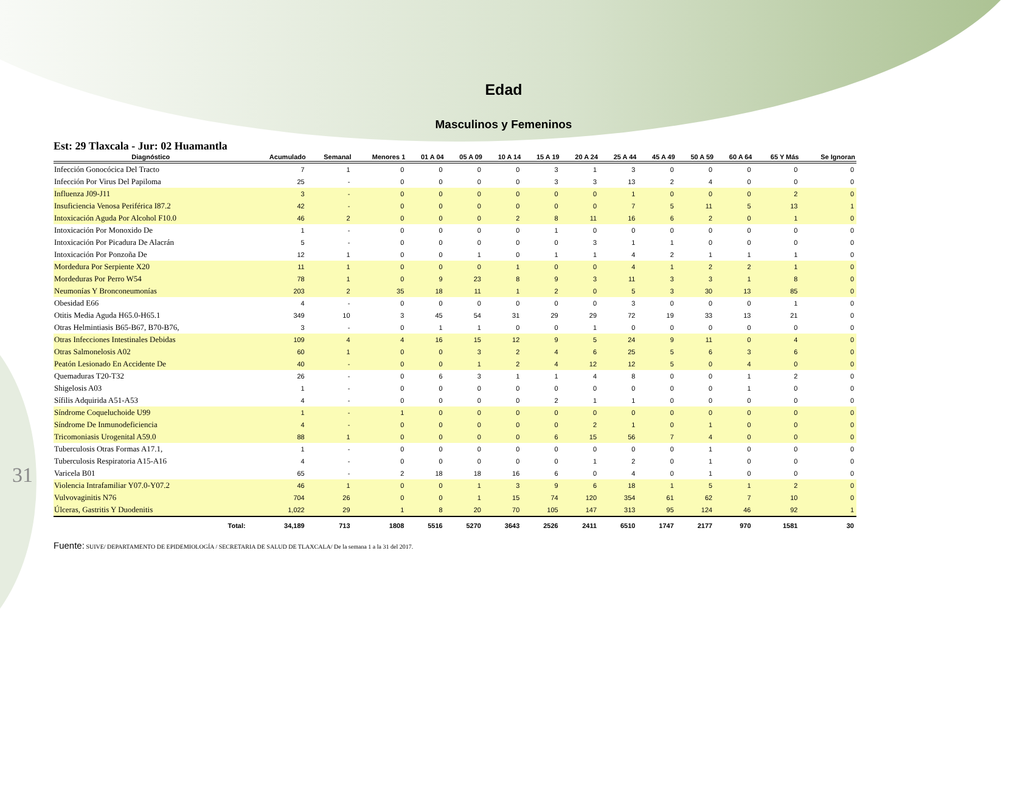31
Edad
Masculinos y Femeninos
Est: 29 Tlaxcala - Jur: 02 Huamantla
| Diagnóstico | Acumulado | Semanal | Menores 1 | 01 A 04 | 05 A 09 | 10 A 14 | 15 A 19 | 20 A 24 | 25 A 44 | 45 A 49 | 50 A 59 | 60 A 64 | 65 Y Más | Se Ignoran |
| --- | --- | --- | --- | --- | --- | --- | --- | --- | --- | --- | --- | --- | --- | --- |
| Infección Gonocócica Del Tracto | 7 | 1 | 0 | 0 | 0 | 0 | 3 | 1 | 3 | 0 | 0 | 0 | 0 | 0 |
| Infección Por Virus Del Papiloma | 25 | - | 0 | 0 | 0 | 0 | 3 | 3 | 13 | 2 | 4 | 0 | 0 | 0 |
| Influenza J09-J11 | 3 | - | 0 | 0 | 0 | 0 | 0 | 0 | 1 | 0 | 0 | 0 | 2 | 0 |
| Insuficiencia Venosa Periférica I87.2 | 42 | - | 0 | 0 | 0 | 0 | 0 | 0 | 7 | 5 | 11 | 5 | 13 | 1 |
| Intoxicación Aguda Por Alcohol F10.0 | 46 | 2 | 0 | 0 | 0 | 2 | 8 | 11 | 16 | 6 | 2 | 0 | 1 | 0 |
| Intoxicación Por Monoxido De | 1 | - | 0 | 0 | 0 | 0 | 1 | 0 | 0 | 0 | 0 | 0 | 0 | 0 |
| Intoxicación Por Picadura De Alacrán | 5 | - | 0 | 0 | 0 | 0 | 0 | 3 | 1 | 1 | 0 | 0 | 0 | 0 |
| Intoxicación Por Ponzoña De | 12 | 1 | 0 | 0 | 1 | 0 | 1 | 1 | 4 | 2 | 1 | 1 | 1 | 0 |
| Mordedura Por Serpiente X20 | 11 | 1 | 0 | 0 | 0 | 1 | 0 | 0 | 4 | 1 | 2 | 2 | 1 | 0 |
| Mordeduras Por Perro W54 | 78 | 1 | 0 | 9 | 23 | 8 | 9 | 3 | 11 | 3 | 3 | 1 | 8 | 0 |
| Neumonías Y Bronconeumonías | 203 | 2 | 35 | 18 | 11 | 1 | 2 | 0 | 5 | 3 | 30 | 13 | 85 | 0 |
| Obesidad E66 | 4 | - | 0 | 0 | 0 | 0 | 0 | 0 | 3 | 0 | 0 | 0 | 1 | 0 |
| Otitis Media Aguda H65.0-H65.1 | 349 | 10 | 3 | 45 | 54 | 31 | 29 | 29 | 72 | 19 | 33 | 13 | 21 | 0 |
| Otras Helmintiasis B65-B67, B70-B76, | 3 | - | 0 | 1 | 1 | 0 | 0 | 1 | 0 | 0 | 0 | 0 | 0 | 0 |
| Otras Infecciones Intestinales Debidas | 109 | 4 | 4 | 16 | 15 | 12 | 9 | 5 | 24 | 9 | 11 | 0 | 4 | 0 |
| Otras Salmonelosis A02 | 60 | 1 | 0 | 0 | 3 | 2 | 4 | 6 | 25 | 5 | 6 | 3 | 6 | 0 |
| Peatón Lesionado En Accidente De | 40 | - | 0 | 0 | 1 | 2 | 4 | 12 | 12 | 5 | 0 | 4 | 0 | 0 |
| Quemaduras T20-T32 | 26 | - | 0 | 6 | 3 | 1 | 1 | 4 | 8 | 0 | 0 | 1 | 2 | 0 |
| Shigelosis A03 | 1 | - | 0 | 0 | 0 | 0 | 0 | 0 | 0 | 0 | 0 | 1 | 0 | 0 |
| Sífilis Adquirida A51-A53 | 4 | - | 0 | 0 | 0 | 0 | 2 | 1 | 1 | 0 | 0 | 0 | 0 | 0 |
| Síndrome Coqueluchoide U99 | 1 | - | 1 | 0 | 0 | 0 | 0 | 0 | 0 | 0 | 0 | 0 | 0 | 0 |
| Síndrome De Inmunodeficiencia | 4 | - | 0 | 0 | 0 | 0 | 0 | 2 | 1 | 0 | 1 | 0 | 0 | 0 |
| Tricomoniasis Urogenital A59.0 | 88 | 1 | 0 | 0 | 0 | 0 | 6 | 15 | 56 | 7 | 4 | 0 | 0 | 0 |
| Tuberculosis Otras Formas A17.1, | 1 | - | 0 | 0 | 0 | 0 | 0 | 0 | 0 | 0 | 1 | 0 | 0 | 0 |
| Tuberculosis Respiratoria A15-A16 | 4 | - | 0 | 0 | 0 | 0 | 0 | 1 | 2 | 0 | 1 | 0 | 0 | 0 |
| Varicela B01 | 65 | - | 2 | 18 | 18 | 16 | 6 | 0 | 4 | 0 | 1 | 0 | 0 | 0 |
| Violencia Intrafamiliar Y07.0-Y07.2 | 46 | 1 | 0 | 0 | 1 | 3 | 9 | 6 | 18 | 1 | 5 | 1 | 2 | 0 |
| Vulvovaginitis N76 | 704 | 26 | 0 | 0 | 1 | 15 | 74 | 120 | 354 | 61 | 62 | 7 | 10 | 0 |
| Úlceras, Gastritis Y Duodenitis | 1,022 | 29 | 1 | 8 | 20 | 70 | 105 | 147 | 313 | 95 | 124 | 46 | 92 | 1 |
| Total: | 34,189 | 713 | 1808 | 5516 | 5270 | 3643 | 2526 | 2411 | 6510 | 1747 | 2177 | 970 | 1581 | 30 |
Fuente: SUIVE/ DEPARTAMENTO DE EPIDEMIOLOGÍA / SECRETARIA DE SALUD DE TLAXCALA/ De la semana 1 a la 31 del 2017.